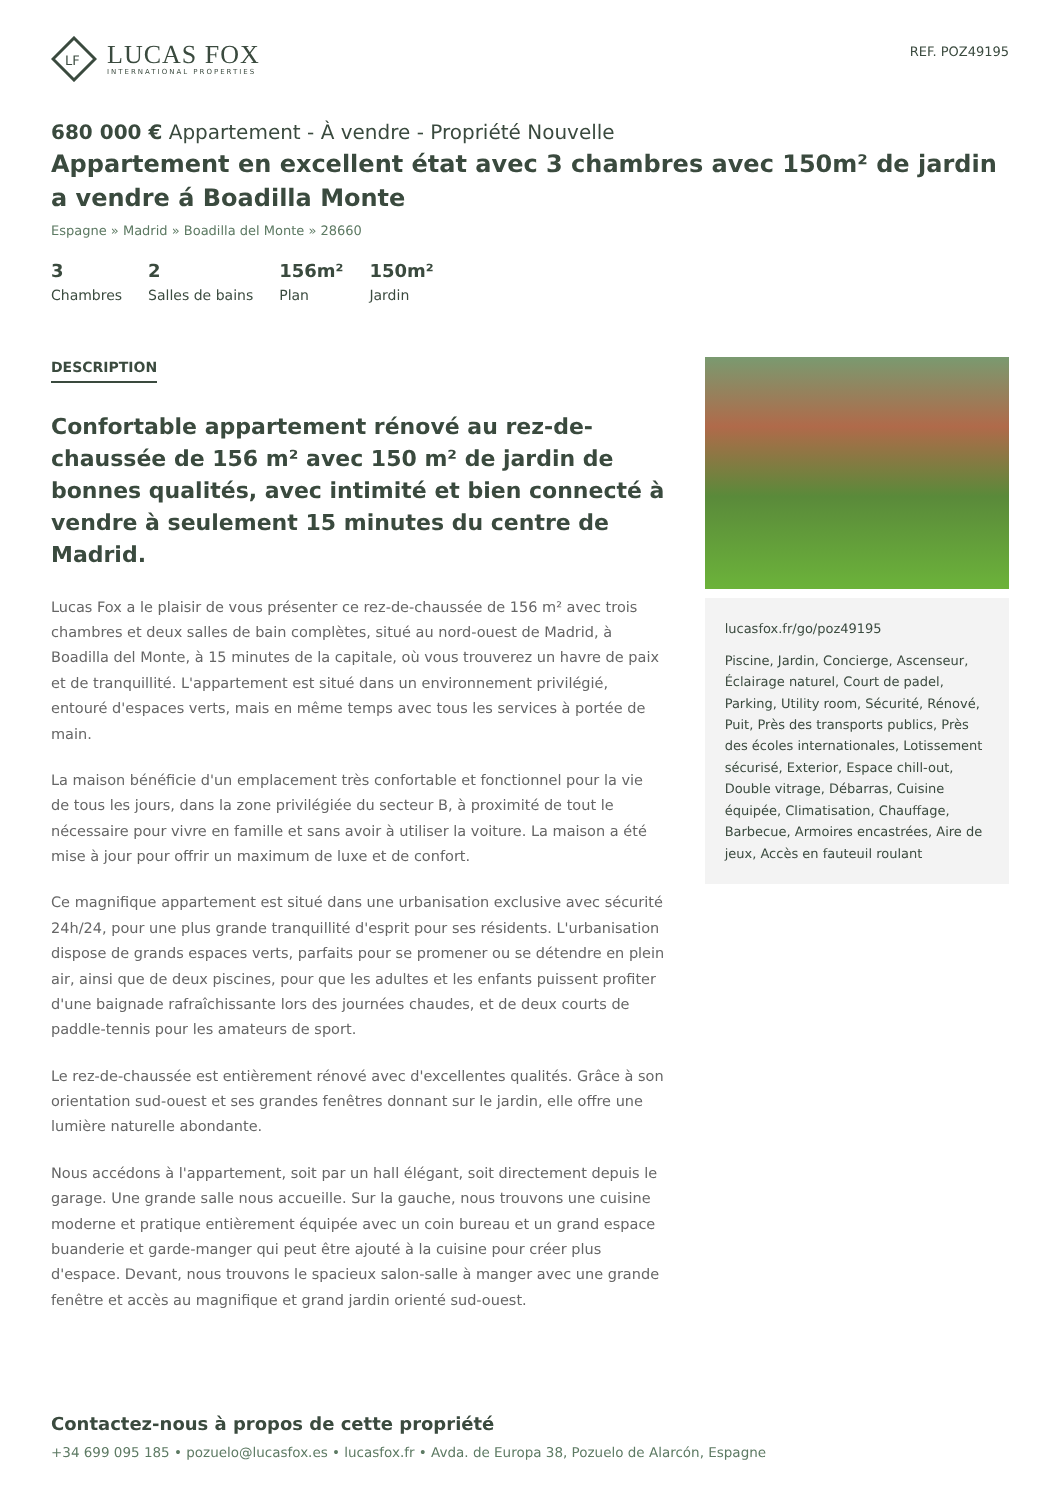LF
LUCAS FOX
INTERNATIONAL PROPERTIES
REF. POZ49195
680 000 € Appartement - À vendre - Propriété Nouvelle
Appartement en excellent état avec 3 chambres avec 150m² de jardin a vendre á Boadilla Monte
Espagne » Madrid » Boadilla del Monte » 28660
3
Chambres
2
Salles de bains
156m²
Plan
150m²
Jardin
DESCRIPTION
Confortable appartement rénové au rez-de-chaussée de 156 m² avec 150 m² de jardin de bonnes qualités, avec intimité et bien connecté à vendre à seulement 15 minutes du centre de Madrid.
Lucas Fox a le plaisir de vous présenter ce rez-de-chaussée de 156 m² avec trois chambres et deux salles de bain complètes, situé au nord-ouest de Madrid, à Boadilla del Monte, à 15 minutes de la capitale, où vous trouverez un havre de paix et de tranquillité. L'appartement est situé dans un environnement privilégié, entouré d'espaces verts, mais en même temps avec tous les services à portée de main.
La maison bénéficie d'un emplacement très confortable et fonctionnel pour la vie de tous les jours, dans la zone privilégiée du secteur B, à proximité de tout le nécessaire pour vivre en famille et sans avoir à utiliser la voiture. La maison a été mise à jour pour offrir un maximum de luxe et de confort.
Ce magnifique appartement est situé dans une urbanisation exclusive avec sécurité 24h/24, pour une plus grande tranquillité d'esprit pour ses résidents. L'urbanisation dispose de grands espaces verts, parfaits pour se promener ou se détendre en plein air, ainsi que de deux piscines, pour que les adultes et les enfants puissent profiter d'une baignade rafraîchissante lors des journées chaudes, et de deux courts de paddle-tennis pour les amateurs de sport.
Le rez-de-chaussée est entièrement rénové avec d'excellentes qualités. Grâce à son orientation sud-ouest et ses grandes fenêtres donnant sur le jardin, elle offre une lumière naturelle abondante.
Nous accédons à l'appartement, soit par un hall élégant, soit directement depuis le garage. Une grande salle nous accueille. Sur la gauche, nous trouvons une cuisine moderne et pratique entièrement équipée avec un coin bureau et un grand espace buanderie et garde-manger qui peut être ajouté à la cuisine pour créer plus d'espace. Devant, nous trouvons le spacieux salon-salle à manger avec une grande fenêtre et accès au magnifique et grand jardin orienté sud-ouest.
lucasfox.fr/go/poz49195
Piscine, Jardin, Concierge, Ascenseur, Éclairage naturel, Court de padel, Parking, Utility room, Sécurité, Rénové, Puit, Près des transports publics, Près des écoles internationales, Lotissement sécurisé, Exterior, Espace chill-out, Double vitrage, Débarras, Cuisine équipée, Climatisation, Chauffage, Barbecue, Armoires encastrées, Aire de jeux, Accès en fauteuil roulant
Contactez-nous à propos de cette propriété
+34 699 095 185 • pozuelo@lucasfox.es • lucasfox.fr • Avda. de Europa 38, Pozuelo de Alarcón, Espagne